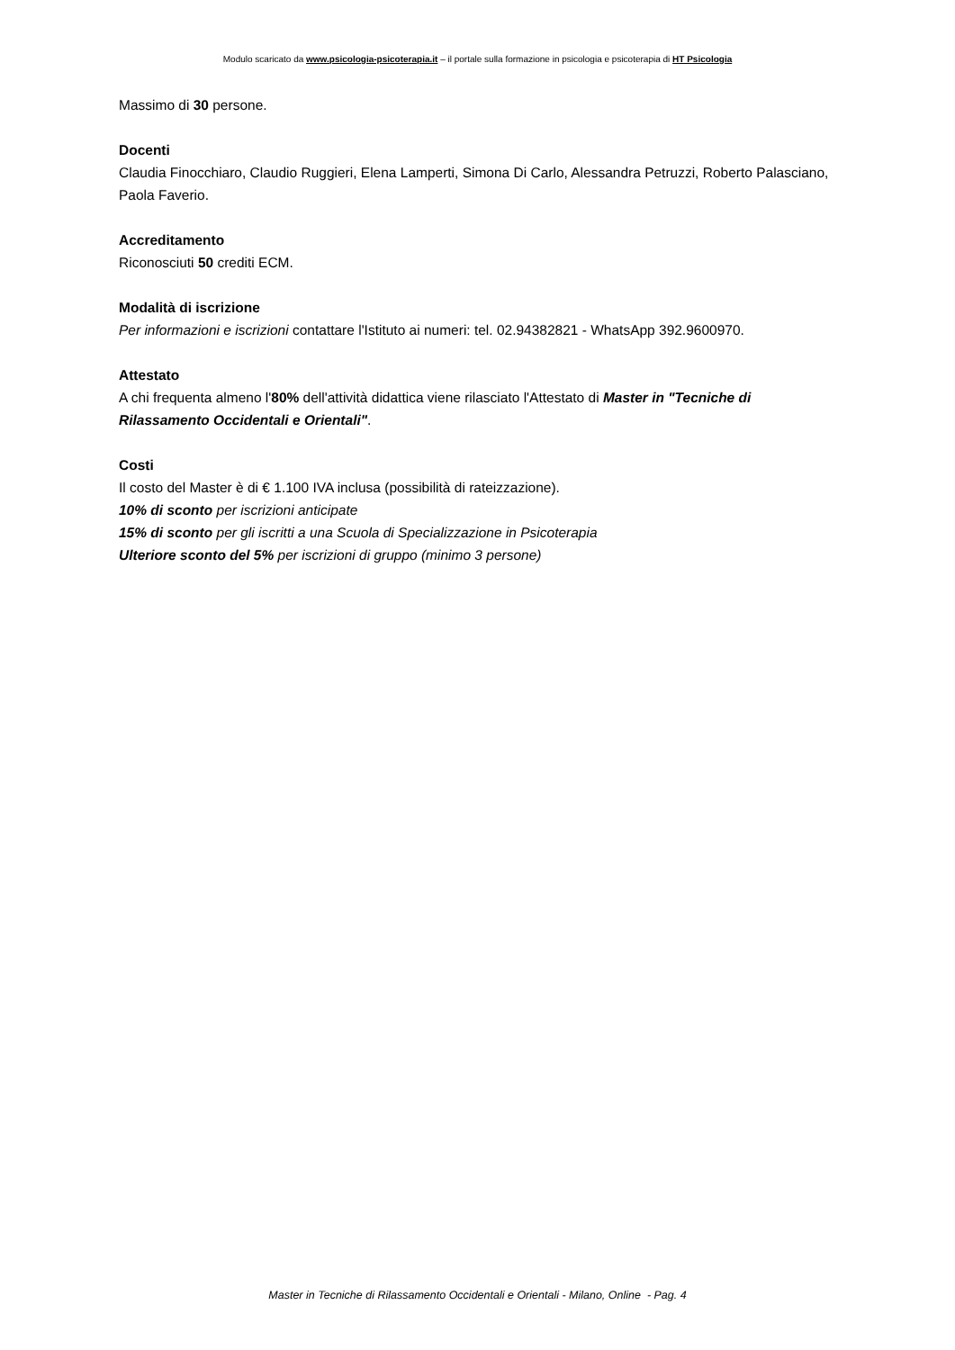Modulo scaricato da www.psicologia-psicoterapia.it – il portale sulla formazione in psicologia e psicoterapia di HT Psicologia
Massimo di 30 persone.
Docenti
Claudia Finocchiaro, Claudio Ruggieri, Elena Lamperti, Simona Di Carlo, Alessandra Petruzzi, Roberto Palasciano, Paola Faverio.
Accreditamento
Riconosciuti 50 crediti ECM.
Modalità di iscrizione
Per informazioni e iscrizioni contattare l'Istituto ai numeri: tel. 02.94382821 - WhatsApp 392.9600970.
Attestato
A chi frequenta almeno l'80% dell'attività didattica viene rilasciato l'Attestato di Master in "Tecniche di Rilassamento Occidentali e Orientali".
Costi
Il costo del Master è di € 1.100 IVA inclusa (possibilità di rateizzazione).
10% di sconto per iscrizioni anticipate
15% di sconto per gli iscritti a una Scuola di Specializzazione in Psicoterapia
Ulteriore sconto del 5% per iscrizioni di gruppo (minimo 3 persone)
Master in Tecniche di Rilassamento Occidentali e Orientali - Milano, Online - Pag. 4